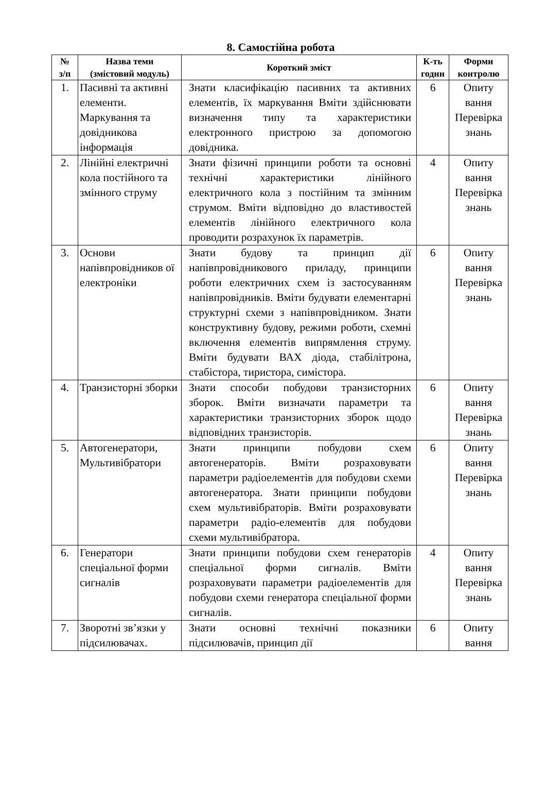8. Самостійна робота
| № з/п | Назва теми (змістовий модуль) | Короткий зміст | К-ть годин | Форми контролю |
| --- | --- | --- | --- | --- |
| 1. | Пасивні та активні елементи. Маркування та довідникова інформація | Знати класифікацію пасивних та активних елементів, їх маркування Вміти здійснювати визначення типу та характеристики електронного пристрою за допомогою довідника. | 6 | Опиту вання Перевірка знань |
| 2. | Лінійні електричні кола постійного та змінного струму | Знати фізичні принципи роботи та основні технічні характеристики лінійного електричного кола з постійним та змінним струмом. Вміти відповідно до властивостей елементів лінійного електричного кола проводити розрахунок їх параметрів. | 4 | Опиту вання Перевірка знань |
| 3. | Основи напівпровідников ої електроніки | Знати будову та принцип дії напівпровідникового приладу, принципи роботи електричних схем із застосуванням напівпровідників. Вміти будувати елементарні структурні схеми з напівпровідником. Знати конструктивну будову, режими роботи, схемні включення елементів випрямлення струму. Вміти будувати ВАХ діода, стабілітрона, стабістора, тиристора, симістора. | 6 | Опиту вання Перевірка знань |
| 4. | Транзисторні зборки | Знати способи побудови транзисторних зборок. Вміти визначати параметри та характеристики транзисторних зборок щодо відповідних транзисторів. | 6 | Опиту вання Перевірка знань |
| 5. | Автогенератори, Мультивібратори | Знати принципи побудови схем автогенераторів. Вміти розраховувати параметри радіоелементів для побудови схеми автогенератора. Знати принципи побудови схем мультивібраторів. Вміти розраховувати параметри радіо-елементів для побудови схеми мультивібратора. | 6 | Опиту вання Перевірка знань |
| 6. | Генератори спеціальної форми сигналів | Знати принципи побудови схем генераторів спеціальної форми сигналів. Вміти розраховувати параметри радіоелементів для побудови схеми генератора спеціальної форми сигналів. | 4 | Опиту вання Перевірка знань |
| 7. | Зворотні зв’язки у підсилювачах. | Знати основні технічні показники підсилювачів, принцип дії | 6 | Опиту вання |